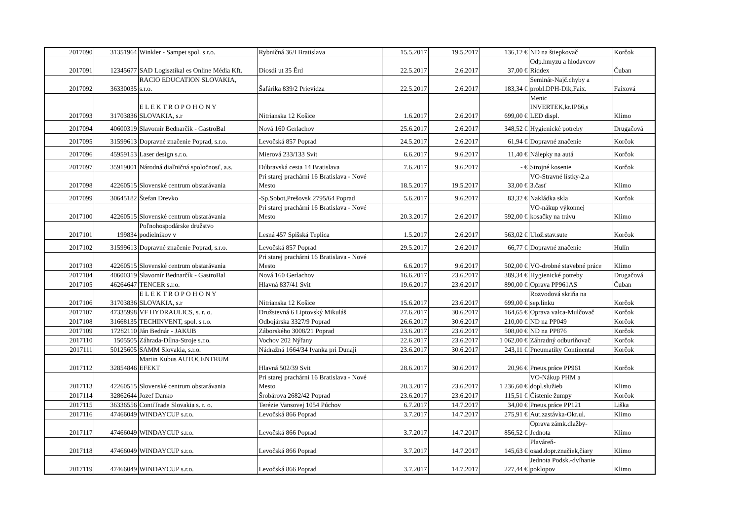| 2017090 | 31351964 | Winkler - Sampet spol. s r.o. | Rybničná 36/I Bratislava | 15.5.2017 | 19.5.2017 | 136,12 € | ND na štiepkovač | Korčok |
| 2017091 | 12345677 | SAD Logisztikal es Online Média Kft. | Diosdi ut 35 Ěrd | 22.5.2017 | 2.6.2017 | 37,00 € | Odp.hmyzu a hlodavcov Riddex | Čuban |
| 2017092 | 36330035 | RACIO EDUCATION SLOVAKIA, s.r.o. | Šafárika 839/2 Prievidza | 22.5.2017 | 2.6.2017 | 183,34 € | Seminár-Najč.chyby a probl.DPH-Dik,Faix. | Faixová |
| 2017093 | 31703836 | E L E K T R O P O H O N Y SLOVAKIA, s.r | Nitrianska 12 Košice | 1.6.2017 | 2.6.2017 | 699,00 € | Menic INVERTEK,kr.IP66,s LED displ. | Klimo |
| 2017094 | 40600319 | Slavomír Bednarčík - GastroBal | Nová 160 Gerlachov | 25.6.2017 | 2.6.2017 | 348,52 € | Hygienické potreby | Drugačová |
| 2017095 | 31599613 | Dopravné značenie Poprad, s.r.o. | Levočská 857 Poprad | 24.5.2017 | 2.6.2017 | 61,94 € | Dopravné značenie | Korčok |
| 2017096 | 45959153 | Laser design s.r.o. | Mierová 233/133 Svit | 6.6.2017 | 9.6.2017 | 11,40 € | Nálepky na autá | Korčok |
| 2017097 | 35919001 | Národná diaľničná spoločnosť, a.s. | Dúbravská cesta 14 Bratislava | 7.6.2017 | 9.6.2017 | - € | Strojné kosenie | Korčok |
| 2017098 | 42260515 | Slovenské centrum obstarávania | Pri starej prachárni 16 Bratislava - Nové Mesto | 18.5.2017 | 19.5.2017 | 33,00 € | VO-Stravné lístky-2.a 3.časť | Klimo |
| 2017099 | 30645182 | Štefan Drevko | -Sp.Sobot,Prešovsk 2795/64 Poprad | 5.6.2017 | 9.6.2017 | 83,32 € | Nakládka skla | Korčok |
| 2017100 | 42260515 | Slovenské centrum obstarávania | Pri starej prachárni 16 Bratislava - Nové Mesto | 20.3.2017 | 2.6.2017 | 592,00 € | VO-nákup výkonnej kosačky na trávu | Klimo |
| 2017101 | 199834 | Poľnohospodárske družstvo podielnikov v | Lesná 457 Spišská Teplica | 1.5.2017 | 2.6.2017 | 563,02 € | Ulož.stav.sute | Korčok |
| 2017102 | 31599613 | Dopravné značenie Poprad, s.r.o. | Levočská 857 Poprad | 29.5.2017 | 2.6.2017 | 66,77 € | Dopravné značenie | Hulín |
| 2017103 | 42260515 | Slovenské centrum obstarávania | Pri starej prachárni 16 Bratislava - Nové Mesto | 6.6.2017 | 9.6.2017 | 502,00 € | VO-drobné stavebné práce | Klimo |
| 2017104 | 40600319 | Slavomír Bednarčík - GastroBal | Nová 160 Gerlachov | 16.6.2017 | 23.6.2017 | 389,34 € | Hygienické potreby | Drugačová |
| 2017105 | 46264647 | TENCER s.r.o. | Hlavná 837/41 Svit | 19.6.2017 | 23.6.2017 | 890,00 € | Oprava PP961AS | Čuban |
| 2017106 | 31703836 | E L E K T R O P O H O N Y SLOVAKIA, s.r | Nitrianska 12 Košice | 15.6.2017 | 23.6.2017 | 699,00 € | Rozvodová skriňa na sep.linku | Korčok |
| 2017107 | 47335998 | VF HYDRAULICS, s. r. o. | Družstevná 6 Liptovský Mikuláš | 27.6.2017 | 30.6.2017 | 164,65 € | Oprava valca-Mulčovač | Korčok |
| 2017108 | 31668135 | TECHINVENT, spol. s r.o. | Odbojárska 3327/9 Poprad | 26.6.2017 | 30.6.2017 | 210,00 € | ND na PP049 | Korčok |
| 2017109 | 17282110 | Ján Bednár - JAKUB | Záborského 3008/21 Poprad | 23.6.2017 | 23.6.2017 | 508,00 € | ND na PP876 | Korčok |
| 2017110 | 1505505 | Záhrada-Dílna-Stroje s.r.o. | Vochov 202 Nýřany | 22.6.2017 | 23.6.2017 | 1 062,00 € | Záhradný odburiňovač | Korčok |
| 2017111 | 50125605 | SAMM Slovakia, s.r.o. | Nádražná 1664/34 Ivanka pri Dunaji | 23.6.2017 | 30.6.2017 | 243,11 € | Pneumatiky Continental | Korčok |
| 2017112 | 32854846 | Martin Kubus AUTOCENTRUM EFEKT | Hlavná 502/39 Svit | 28.6.2017 | 30.6.2017 | 20,96 € | Pneus.práce PP961 | Korčok |
| 2017113 | 42260515 | Slovenské centrum obstarávania | Pri starej prachárni 16 Bratislava - Nové Mesto | 20.3.2017 | 23.6.2017 | 1 236,60 € | VO-Nákup PHM a dopl.služieb | Klimo |
| 2017114 | 32862644 | Jozef Danko | Šrobárova 2682/42 Poprad | 23.6.2017 | 23.6.2017 | 115,51 € | Čistenie žumpy | Korčok |
| 2017115 | 36336556 | ContiTrade Slovakia s. r. o. | Terézie Vansovej 1054 Púchov | 6.7.2017 | 14.7.2017 | 34,00 € | Pneus.práce PP121 | Liška |
| 2017116 | 47466049 | WINDAYCUP s.r.o. | Levočská 866 Poprad | 3.7.2017 | 14.7.2017 | 275,91 € | Aut.zastávka-Okr.ul. | Klimo |
| 2017117 | 47466049 | WINDAYCUP s.r.o. | Levočská 866 Poprad | 3.7.2017 | 14.7.2017 | 856,52 € | Oprava zámk.dlažby- Jednota | Klimo |
| 2017118 | 47466049 | WINDAYCUP s.r.o. | Levočská 866 Poprad | 3.7.2017 | 14.7.2017 | 145,63 € | Plaváreň- osad.dopr.značiek,čiary | Klimo |
| 2017119 | 47466049 | WINDAYCUP s.r.o. | Levočská 866 Poprad | 3.7.2017 | 14.7.2017 | 227,44 € | Jednota Podsk.-dvíhanie poklopov | Klimo |